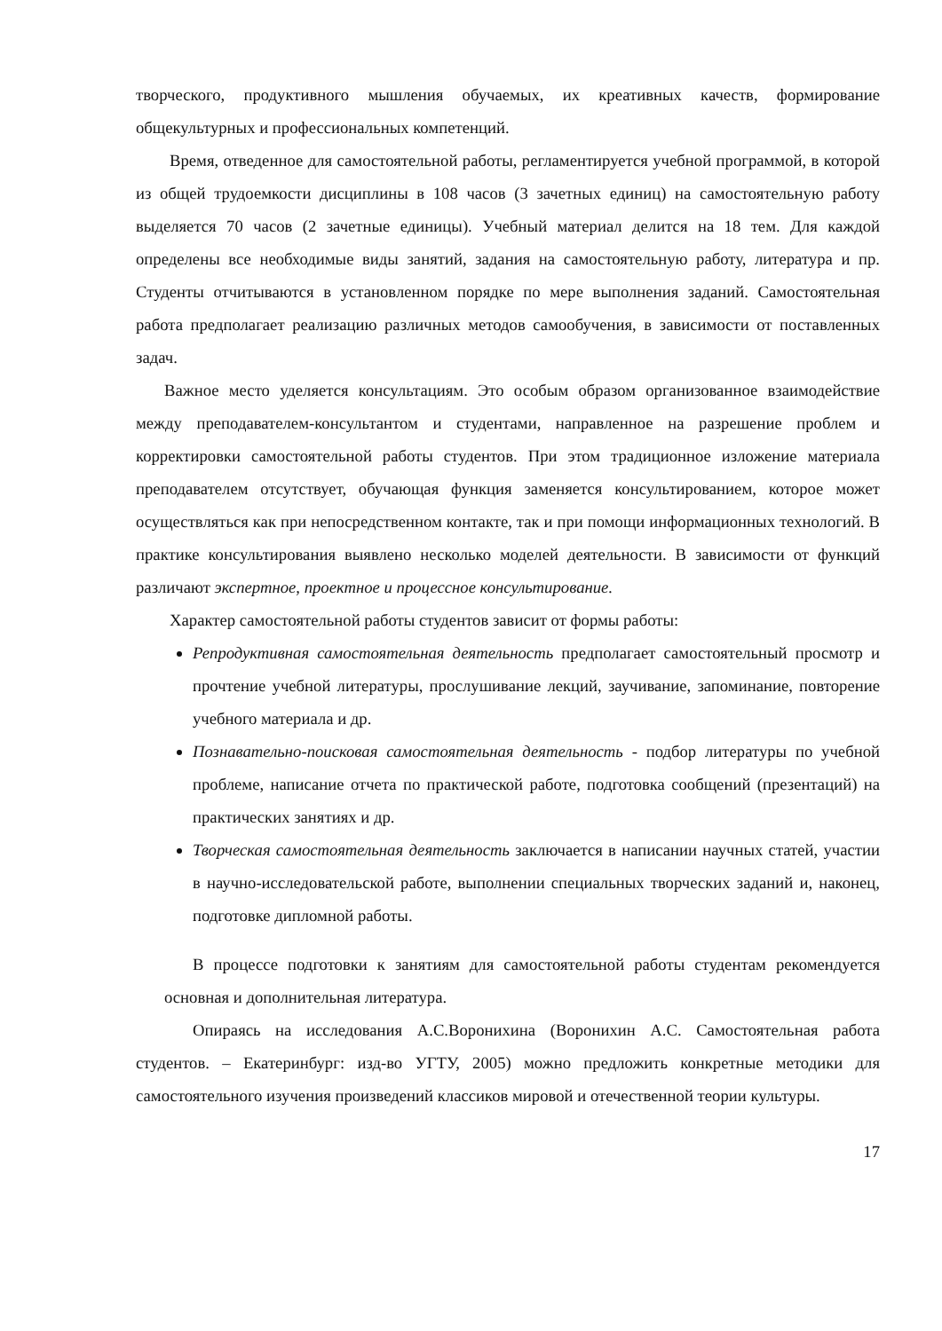творческого, продуктивного мышления обучаемых, их креативных качеств, формирование общекультурных и профессиональных компетенций.
Время, отведенное для самостоятельной работы, регламентируется учебной программой, в которой из общей трудоемкости дисциплины в 108 часов (3 зачетных единиц) на самостоятельную работу выделяется 70 часов (2 зачетные единицы). Учебный материал делится на 18 тем. Для каждой определены все необходимые виды занятий, задания на самостоятельную работу, литература и пр. Студенты отчитываются в установленном порядке по мере выполнения заданий. Самостоятельная работа предполагает реализацию различных методов самообучения, в зависимости от поставленных задач.
Важное место уделяется консультациям. Это особым образом организованное взаимодействие между преподавателем-консультантом и студентами, направленное на разрешение проблем и корректировки самостоятельной работы студентов. При этом традиционное изложение материала преподавателем отсутствует, обучающая функция заменяется консультированием, которое может осуществляться как при непосредственном контакте, так и при помощи информационных технологий. В практике консультирования выявлено несколько моделей деятельности. В зависимости от функций различают экспертное, проектное и процессное консультирование.
Характер самостоятельной работы студентов зависит от формы работы:
Репродуктивная самостоятельная деятельность предполагает самостоятельный просмотр и прочтение учебной литературы, прослушивание лекций, заучивание, запоминание, повторение учебного материала и др.
Познавательно-поисковая самостоятельная деятельность - подбор литературы по учебной проблеме, написание отчета по практической работе, подготовка сообщений (презентаций) на практических занятиях и др.
Творческая самостоятельная деятельность заключается в написании научных статей, участии в научно-исследовательской работе, выполнении специальных творческих заданий и, наконец, подготовке дипломной работы.
В процессе подготовки к занятиям для самостоятельной работы студентам рекомендуется основная и дополнительная литература.
Опираясь на исследования А.С.Воронихина (Воронихин А.С. Самостоятельная работа студентов. – Екатеринбург: изд-во УГТУ, 2005) можно предложить конкретные методики для самостоятельного изучения произведений классиков мировой и отечественной теории культуры.
17